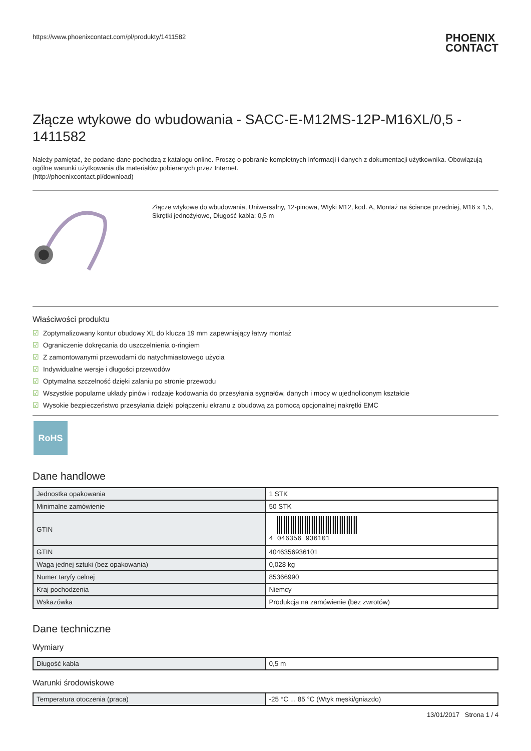https://www.phoenixcontact.com/pl/produkty/1411582
PHOENIX
CONTACT
Złącze wtykowe do wbudowania - SACC-E-M12MS-12P-M16XL/0,5 - 1411582
Należy pamiętać, że podane dane pochodzą z katalogu online. Proszę o pobranie kompletnych informacji i danych z dokumentacji użytkownika. Obowiązują ogólne warunki użytkowania dla materiałów pobieranych przez Internet.
(http://phoenixcontact.pl/download)
Złącze wtykowe do wbudowania, Uniwersalny, 12-pinowa, Wtyki M12, kod. A, Montaż na ściance przedniej, M16 x 1,5, Skrętki jednożyłowe, Długość kabla: 0,5 m
Właściwości produktu
☑ Zoptymalizowany kontur obudowy XL do klucza 19 mm zapewniający łatwy montaż
☑ Ograniczenie dokręcania do uszczelnienia o-ringiem
☑ Z zamontowanymi przewodami do natychmiastowego użycia
☑ Indywidualne wersje i długości przewodów
☑ Optymalna szczelność dzięki zalaniu po stronie przewodu
☑ Wszystkie popularne układy pinów i rodzaje kodowania do przesyłania sygnałów, danych i mocy w ujednoliconym kształcie
☑ Wysokie bezpieczeństwo przesyłania dzięki połączeniu ekranu z obudową za pomocą opcjonalnej nakrętki EMC
RoHS
Dane handlowe
| Jednostka opakowania | 1 STK |
| Minimalne zamówienie | 50 STK |
| GTIN | 4 046356 936101 |
| GTIN | 4046356936101 |
| Waga jednej sztuki (bez opakowania) | 0,028 kg |
| Numer taryfy celnej | 85366990 |
| Kraj pochodzenia | Niemcy |
| Wskazówka | Produkcja na zamówienie (bez zwrotów) |
Dane techniczne
Wymiary
| Długość kabla | 0,5 m |
Warunki środowiskowe
| Temperatura otoczenia (praca) | -25 °C ... 85 °C (Wtyk męski/gniazdo) |
13/01/2017 Strona 1 / 4